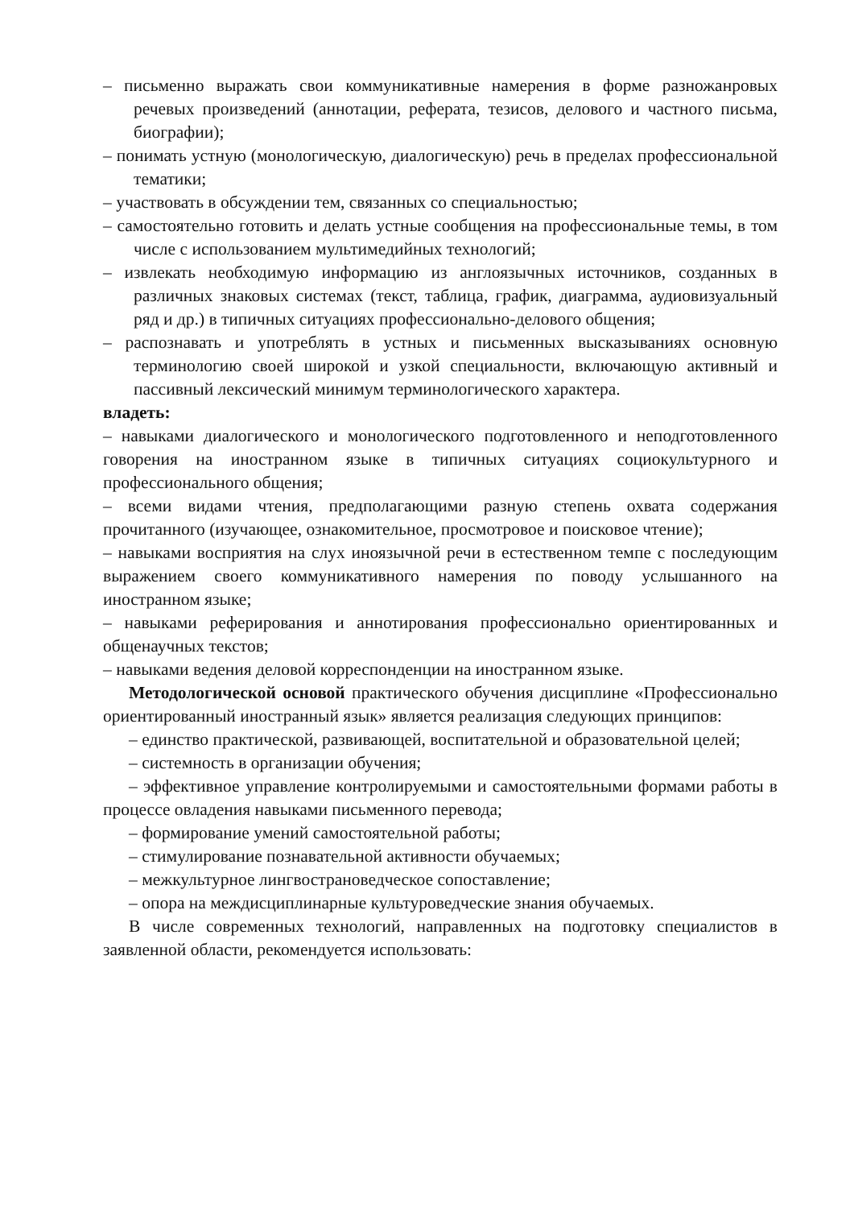– письменно выражать свои коммуникативные намерения в форме разножанровых речевых произведений (аннотации, реферата, тезисов, делового и частного письма, биографии);
– понимать устную (монологическую, диалогическую) речь в пределах профессиональной тематики;
– участвовать в обсуждении тем, связанных со специальностью;
– самостоятельно готовить и делать устные сообщения на профессиональные темы, в том числе с использованием мультимедийных технологий;
– извлекать необходимую информацию из англоязычных источников, созданных в различных знаковых системах (текст, таблица, график, диаграмма, аудиовизуальный ряд и др.) в типичных ситуациях профессионально-делового общения;
– распознавать и употреблять в устных и письменных высказываниях основную терминологию своей широкой и узкой специальности, включающую активный и пассивный лексический минимум терминологического характера.
владеть:
– навыками диалогического и монологического подготовленного и неподготовленного говорения на иностранном языке в типичных ситуациях социокультурного и профессионального общения;
– всеми видами чтения, предполагающими разную степень охвата содержания прочитанного (изучающее, ознакомительное, просмотровое и поисковое чтение);
– навыками восприятия на слух иноязычной речи в естественном темпе с последующим выражением своего коммуникативного намерения по поводу услышанного на иностранном языке;
– навыками реферирования и аннотирования профессионально ориентированных и общенаучных текстов;
– навыками ведения деловой корреспонденции на иностранном языке.
Методологической основой практического обучения дисциплине «Профессионально ориентированный иностранный язык» является реализация следующих принципов:
– единство практической, развивающей, воспитательной и образовательной целей;
– системность в организации обучения;
– эффективное управление контролируемыми и самостоятельными формами работы в процессе овладения навыками письменного перевода;
– формирование умений самостоятельной работы;
– стимулирование познавательной активности обучаемых;
– межкультурное лингвострановедческое сопоставление;
– опора на междисциплинарные культуроведческие знания обучаемых.
В числе современных технологий, направленных на подготовку специалистов в заявленной области, рекомендуется использовать: